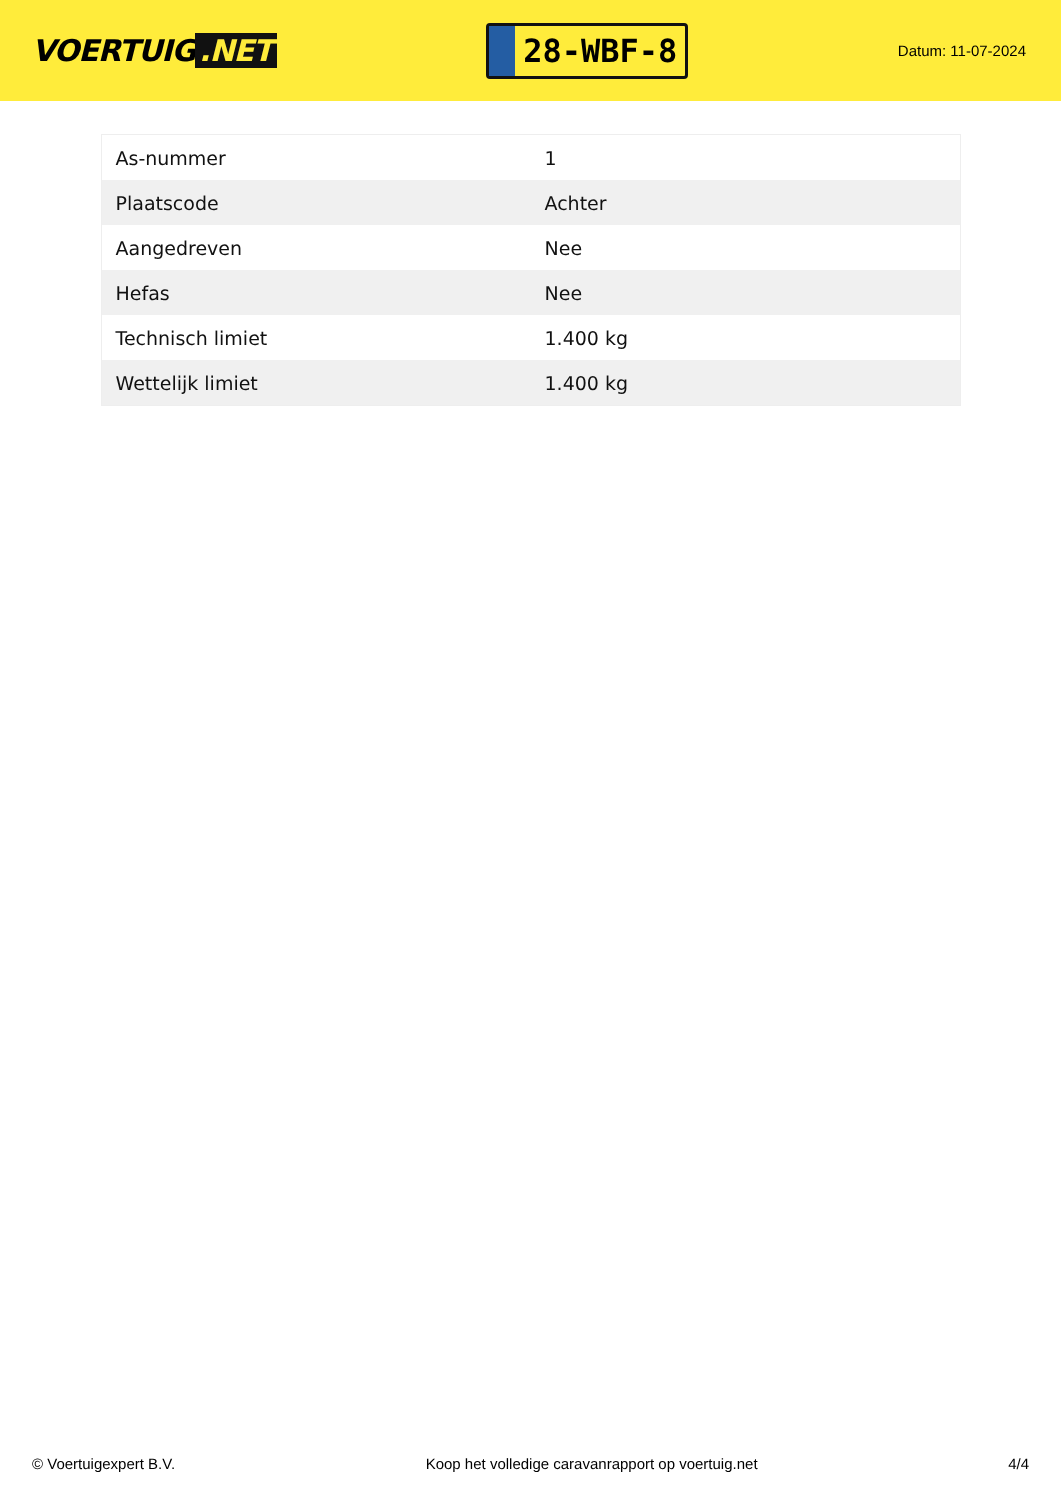VOERTUIG.NET
28-WBF-8
Datum: 11-07-2024
| As-nummer | 1 |
| Plaatscode | Achter |
| Aangedreven | Nee |
| Hefas | Nee |
| Technisch limiet | 1.400 kg |
| Wettelijk limiet | 1.400 kg |
© Voertuigexpert B.V. Koop het volledige caravanrapport op voertuig.net 4/4